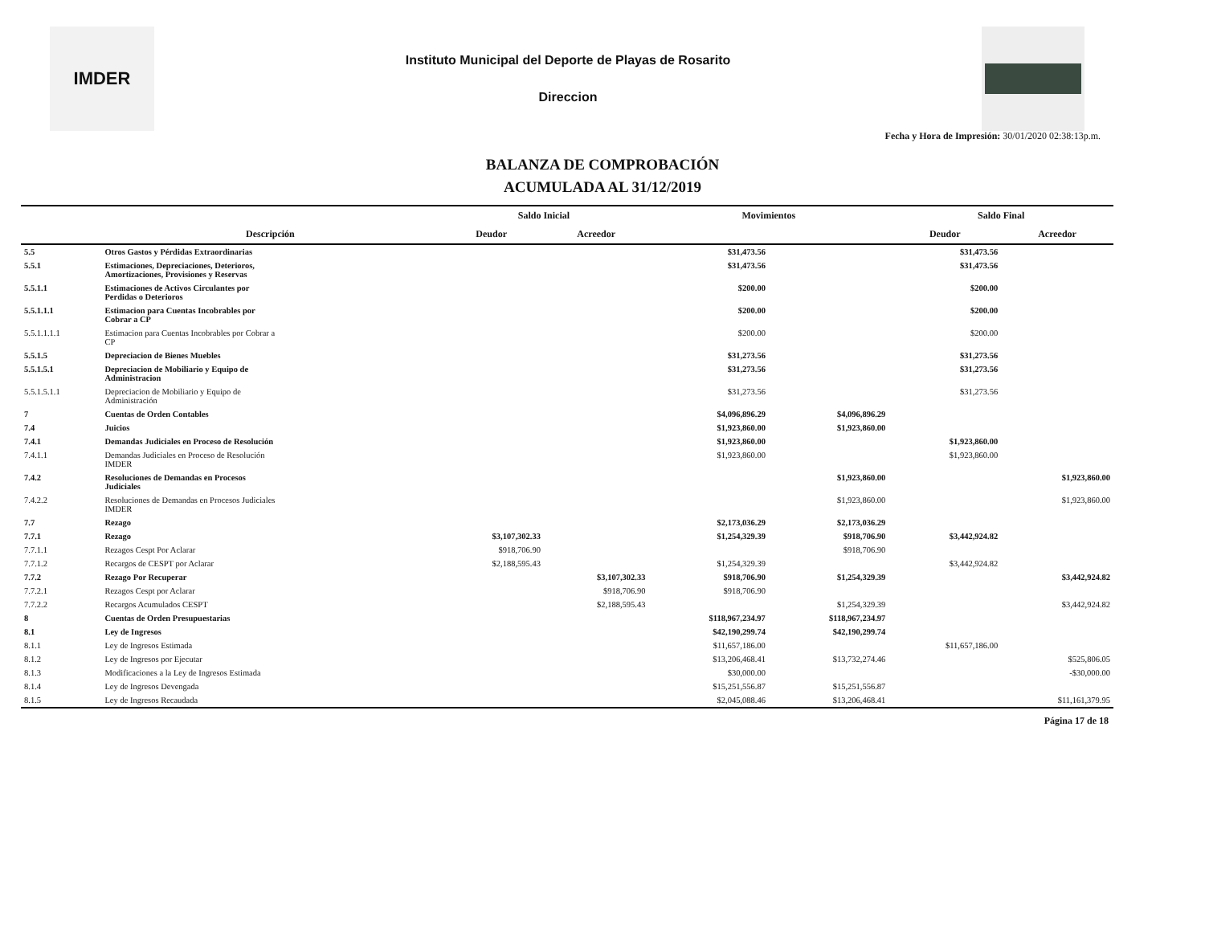IMDER
Instituto Municipal del Deporte de Playas de Rosarito
Direccion
Fecha y Hora de Impresión: 30/01/2020 02:38:13p.m.
BALANZA DE COMPROBACIÓN
ACUMULADA AL 31/12/2019
| | | Saldo Inicial | | Movimientos | | Saldo Final | |
| --- | --- | --- | --- | --- | --- | --- | --- |
| | Descripción | Deudor | Acreedor | | | Deudor | Acreedor |
| 5.5 | Otros Gastos y Pérdidas Extraordinarias | | | $31,473.56 | | $31,473.56 | |
| 5.5.1 | Estimaciones, Depreciaciones, Deterioros, Amortizaciones, Provisiones y Reservas | | | $31,473.56 | | $31,473.56 | |
| 5.5.1.1 | Estimaciones de Activos Circulantes por Perdidas o Deterioros | | | $200.00 | | $200.00 | |
| 5.5.1.1.1 | Estimacion para Cuentas Incobrables por Cobrar a CP | | | $200.00 | | $200.00 | |
| 5.5.1.1.1.1 | Estimacion para Cuentas Incobrables por Cobrar a CP | | | $200.00 | | $200.00 | |
| 5.5.1.5 | Depreciacion de Bienes Muebles | | | $31,273.56 | | $31,273.56 | |
| 5.5.1.5.1 | Depreciacion de Mobiliario y Equipo de Administracion | | | $31,273.56 | | $31,273.56 | |
| 5.5.1.5.1.1 | Depreciacion de Mobiliario y Equipo de Administración | | | $31,273.56 | | $31,273.56 | |
| 7 | Cuentas de Orden Contables | | | $4,096,896.29 | $4,096,896.29 | | |
| 7.4 | Juicios | | | $1,923,860.00 | $1,923,860.00 | | |
| 7.4.1 | Demandas Judiciales en Proceso de Resolución | | | $1,923,860.00 | | $1,923,860.00 | |
| 7.4.1.1 | Demandas Judiciales en Proceso de Resolución IMDER | | | $1,923,860.00 | | $1,923,860.00 | |
| 7.4.2 | Resoluciones de Demandas en Procesos Judiciales | | | | $1,923,860.00 | | $1,923,860.00 |
| 7.4.2.2 | Resoluciones de Demandas en Procesos Judiciales IMDER | | | | $1,923,860.00 | | $1,923,860.00 |
| 7.7 | Rezago | | | $2,173,036.29 | $2,173,036.29 | | |
| 7.7.1 | Rezago | $3,107,302.33 | | $1,254,329.39 | $918,706.90 | $3,442,924.82 | |
| 7.7.1.1 | Rezagos Cespt Por Aclarar | $918,706.90 | | | $918,706.90 | | |
| 7.7.1.2 | Recargos de CESPT por Aclarar | $2,188,595.43 | | $1,254,329.39 | | $3,442,924.82 | |
| 7.7.2 | Rezago Por Recuperar | | $3,107,302.33 | $918,706.90 | $1,254,329.39 | | $3,442,924.82 |
| 7.7.2.1 | Rezagos Cespt por Aclarar | | $918,706.90 | $918,706.90 | | | |
| 7.7.2.2 | Recargos Acumulados CESPT | | $2,188,595.43 | | $1,254,329.39 | | $3,442,924.82 |
| 8 | Cuentas de Orden Presupuestarias | | | $118,967,234.97 | $118,967,234.97 | | |
| 8.1 | Ley de Ingresos | | | $42,190,299.74 | $42,190,299.74 | | |
| 8.1.1 | Ley de Ingresos Estimada | | | $11,657,186.00 | | $11,657,186.00 | |
| 8.1.2 | Ley de Ingresos por Ejecutar | | | $13,206,468.41 | $13,732,274.46 | | $525,806.05 |
| 8.1.3 | Modificaciones a la Ley de Ingresos Estimada | | | $30,000.00 | | | -$30,000.00 |
| 8.1.4 | Ley de Ingresos Devengada | | | $15,251,556.87 | $15,251,556.87 | | |
| 8.1.5 | Ley de Ingresos Recaudada | | | $2,045,088.46 | $13,206,468.41 | | $11,161,379.95 |
Página 17 de 18